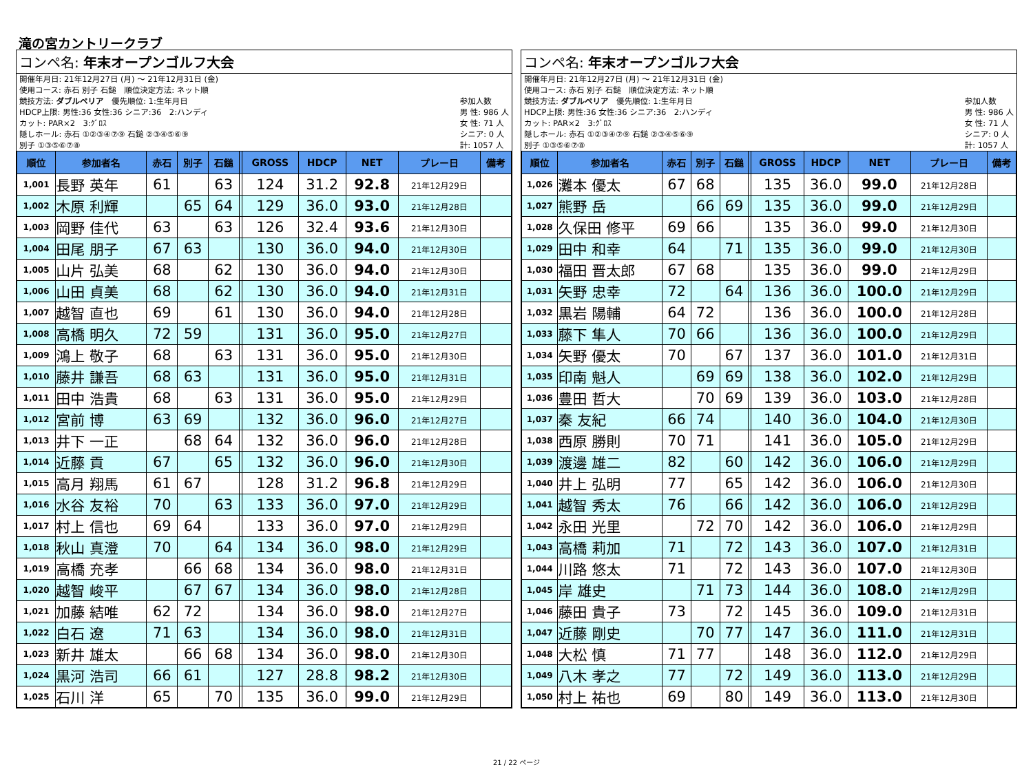滝の宮カントリークラブ
コンペ名: 年末オープンゴルフ大会
開催年月日: 21年12月27日 (月) ～ 21年12月31日 (金)
使用コース: 赤石 別子 石鎚　順位決定方法: ネット順
競技方法: ダブルペリア　優先順位: 1:生年月日
HDCP上限: 男性:36 女性:36 シニア:36　2:ハンディ
カット: PAR×2　3:ｸﾞﾛｽ
隠しホール: 赤石 ①②③④⑦⑨ 石鎚 ②③④⑤⑥⑨
別子 ①③⑤⑥⑦⑧
参加人数
男 性: 986 人
女 性: 71 人
シニア: 0 人
計: 1057 人
| 順位 | 参加者名 | 赤石 | 別子 | 石鎚 | | GROSS | HDCP | NET | プレー日 | 備考 |
| --- | --- | --- | --- | --- | --- | --- | --- | --- | --- | --- |
| 1,001 | 長野 英年 | 61 | | 63 | | 124 | 31.2 | 92.8 | 21年12月29日 | |
| 1,002 | 木原 利輝 | | 65 | 64 | | 129 | 36.0 | 93.0 | 21年12月28日 | |
| 1,003 | 岡野 佳代 | 63 | | 63 | | 126 | 32.4 | 93.6 | 21年12月30日 | |
| 1,004 | 田尾 朋子 | 67 | 63 | | | 130 | 36.0 | 94.0 | 21年12月30日 | |
| 1,005 | 山片 弘美 | 68 | | 62 | | 130 | 36.0 | 94.0 | 21年12月30日 | |
| 1,006 | 山田 貞美 | 68 | | 62 | | 130 | 36.0 | 94.0 | 21年12月31日 | |
| 1,007 | 越智 直也 | 69 | | 61 | | 130 | 36.0 | 94.0 | 21年12月28日 | |
| 1,008 | 高橋 明久 | 72 | 59 | | | 131 | 36.0 | 95.0 | 21年12月27日 | |
| 1,009 | 鴻上 敬子 | 68 | | 63 | | 131 | 36.0 | 95.0 | 21年12月30日 | |
| 1,010 | 藤井 謙吾 | 68 | 63 | | | 131 | 36.0 | 95.0 | 21年12月31日 | |
| 1,011 | 田中 浩貴 | 68 | | 63 | | 131 | 36.0 | 95.0 | 21年12月29日 | |
| 1,012 | 宮前 博 | 63 | 69 | | | 132 | 36.0 | 96.0 | 21年12月27日 | |
| 1,013 | 井下 一正 | | 68 | 64 | | 132 | 36.0 | 96.0 | 21年12月28日 | |
| 1,014 | 近藤 貢 | 67 | | 65 | | 132 | 36.0 | 96.0 | 21年12月30日 | |
| 1,015 | 高月 翔馬 | 61 | 67 | | | 128 | 31.2 | 96.8 | 21年12月29日 | |
| 1,016 | 水谷 友裕 | 70 | | 63 | | 133 | 36.0 | 97.0 | 21年12月29日 | |
| 1,017 | 村上 信也 | 69 | 64 | | | 133 | 36.0 | 97.0 | 21年12月29日 | |
| 1,018 | 秋山 真澄 | 70 | | 64 | | 134 | 36.0 | 98.0 | 21年12月29日 | |
| 1,019 | 高橋 充孝 | | 66 | 68 | | 134 | 36.0 | 98.0 | 21年12月31日 | |
| 1,020 | 越智 峻平 | | 67 | 67 | | 134 | 36.0 | 98.0 | 21年12月28日 | |
| 1,021 | 加藤 結唯 | 62 | 72 | | | 134 | 36.0 | 98.0 | 21年12月27日 | |
| 1,022 | 白石 遼 | 71 | 63 | | | 134 | 36.0 | 98.0 | 21年12月31日 | |
| 1,023 | 新井 雄太 | | 66 | 68 | | 134 | 36.0 | 98.0 | 21年12月30日 | |
| 1,024 | 黒河 浩司 | 66 | 61 | | | 127 | 28.8 | 98.2 | 21年12月30日 | |
| 1,025 | 石川 洋 | 65 | | 70 | | 135 | 36.0 | 99.0 | 21年12月29日 | |
コンペ名: 年末オープンゴルフ大会
開催年月日: 21年12月27日 (月) ～ 21年12月31日 (金)
使用コース: 赤石 別子 石鎚　順位決定方法: ネット順
競技方法: ダブルペリア　優先順位: 1:生年月日
HDCP上限: 男性:36 女性:36 シニア:36　2:ハンディ
カット: PAR×2　3:ｸﾞﾛｽ
隠しホール: 赤石 ①②③④⑦⑨ 石鎚 ②③④⑤⑥⑨
別子 ①③⑤⑥⑦⑧
参加人数
男 性: 986 人
女 性: 71 人
シニア: 0 人
計: 1057 人
| 順位 | 参加者名 | 赤石 | 別子 | 石鎚 | | GROSS | HDCP | NET | プレー日 | 備考 |
| --- | --- | --- | --- | --- | --- | --- | --- | --- | --- | --- |
| 1,026 | 灘本 優太 | 67 | 68 | | | 135 | 36.0 | 99.0 | 21年12月28日 | |
| 1,027 | 熊野 岳 | | 66 | 69 | | 135 | 36.0 | 99.0 | 21年12月29日 | |
| 1,028 | 久保田 修平 | 69 | 66 | | | 135 | 36.0 | 99.0 | 21年12月30日 | |
| 1,029 | 田中 和幸 | 64 | | 71 | | 135 | 36.0 | 99.0 | 21年12月30日 | |
| 1,030 | 福田 晋太郎 | 67 | 68 | | | 135 | 36.0 | 99.0 | 21年12月29日 | |
| 1,031 | 矢野 忠幸 | 72 | | 64 | | 136 | 36.0 | 100.0 | 21年12月29日 | |
| 1,032 | 黒岩 陽輔 | 64 | 72 | | | 136 | 36.0 | 100.0 | 21年12月28日 | |
| 1,033 | 藤下 隼人 | 70 | 66 | | | 136 | 36.0 | 100.0 | 21年12月29日 | |
| 1,034 | 矢野 優太 | 70 | | 67 | | 137 | 36.0 | 101.0 | 21年12月31日 | |
| 1,035 | 印南 魁人 | | 69 | 69 | | 138 | 36.0 | 102.0 | 21年12月29日 | |
| 1,036 | 豊田 哲大 | | 70 | 69 | | 139 | 36.0 | 103.0 | 21年12月28日 | |
| 1,037 | 秦 友紀 | 66 | 74 | | | 140 | 36.0 | 104.0 | 21年12月30日 | |
| 1,038 | 西原 勝則 | 70 | 71 | | | 141 | 36.0 | 105.0 | 21年12月29日 | |
| 1,039 | 渡邊 雄二 | 82 | | 60 | | 142 | 36.0 | 106.0 | 21年12月29日 | |
| 1,040 | 井上 弘明 | 77 | | 65 | | 142 | 36.0 | 106.0 | 21年12月30日 | |
| 1,041 | 越智 秀太 | 76 | | 66 | | 142 | 36.0 | 106.0 | 21年12月29日 | |
| 1,042 | 永田 光里 | | 72 | 70 | | 142 | 36.0 | 106.0 | 21年12月29日 | |
| 1,043 | 高橋 莉加 | 71 | | 72 | | 143 | 36.0 | 107.0 | 21年12月31日 | |
| 1,044 | 川路 悠太 | 71 | | 72 | | 143 | 36.0 | 107.0 | 21年12月30日 | |
| 1,045 | 岸 雄史 | | 71 | 73 | | 144 | 36.0 | 108.0 | 21年12月29日 | |
| 1,046 | 藤田 貴子 | 73 | | 72 | | 145 | 36.0 | 109.0 | 21年12月31日 | |
| 1,047 | 近藤 剛史 | | 70 | 77 | | 147 | 36.0 | 111.0 | 21年12月31日 | |
| 1,048 | 大松 慎 | 71 | 77 | | | 148 | 36.0 | 112.0 | 21年12月29日 | |
| 1,049 | 八木 孝之 | 77 | | 72 | | 149 | 36.0 | 113.0 | 21年12月29日 | |
| 1,050 | 村上 祐也 | 69 | | 80 | | 149 | 36.0 | 113.0 | 21年12月30日 | |
21 / 22 ページ